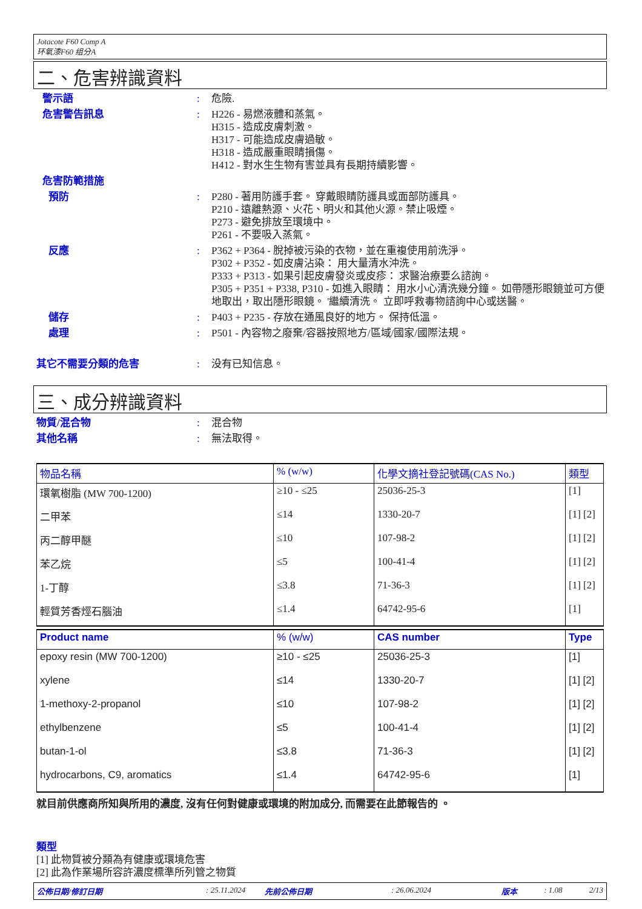Jotacote F60 Comp A
环氧漆F60 组分A
二、危害辨識資料
警示語 : 危險.
危害警告訊息 : H226 - 易燃液體和蒸氣。
H315 - 造成皮膚刺激。
H317 - 可能造成皮膚過敏。
H318 - 造成嚴重眼睛損傷。
H412 - 對水生生物有害並具有長期持續影響。
危害防範措施
預防 : P280 - 著用防護手套。 穿戴眼睛防護具或面部防護具。
P210 - 遠離熱源、火花、明火和其他火源。禁止吸煙。
P273 - 避免排放至環境中。
P261 - 不要吸入蒸氣。
反應 : P362 + P364 - 脫掉被污染的衣物，並在重複使用前洗淨。
P302 + P352 - 如皮膚沾染： 用大量清水沖洗。
P333 + P313 - 如果引起皮膚發炎或皮疹： 求醫治療要么諮詢。
P305 + P351 + P338, P310 - 如進入眼睛： 用水小心清洗幾分鐘。 如帶隱形眼鏡並可方便地取出，取出隱形眼鏡。 '繼續清洗。 立即呼救毒物諮詢中心或送醫。
儲存 : P403 + P235 - 存放在通風良好的地方。 保持低溫。
處理 : P501 - 內容物之廢棄/容器按照地方/區域/國家/國際法規。
其它不需要分類的危害 : 没有已知信息。
三、成分辨識資料
物質/混合物 : 混合物
其他名稱 : 無法取得。
| 物品名稱 | % (w/w) | 化學文摘社登記號碼(CAS No.) | 類型 |
| --- | --- | --- | --- |
| 環氧樹脂 (MW 700-1200) | ≥10 - ≤25 | 25036-25-3 | [1] |
| 二甲苯 | ≤14 | 1330-20-7 | [1] [2] |
| 丙二醇甲醚 | ≤10 | 107-98-2 | [1] [2] |
| 苯乙烷 | ≤5 | 100-41-4 | [1] [2] |
| 1-丁醇 | ≤3.8 | 71-36-3 | [1] [2] |
| 輕質芳香烴石腦油 | ≤1.4 | 64742-95-6 | [1] |
| Product name | % (w/w) | CAS number | Type |
| --- | --- | --- | --- |
| epoxy resin (MW 700-1200) | ≥10 - ≤25 | 25036-25-3 | [1] |
| xylene | ≤14 | 1330-20-7 | [1] [2] |
| 1-methoxy-2-propanol | ≤10 | 107-98-2 | [1] [2] |
| ethylbenzene | ≤5 | 100-41-4 | [1] [2] |
| butan-1-ol | ≤3.8 | 71-36-3 | [1] [2] |
| hydrocarbons, C9, aromatics | ≤1.4 | 64742-95-6 | [1] |
就目前供應商所知與所用的濃度, 沒有任何對健康或環境的附加成分, 而需要在此節報告的 。
類型
[1] 此物質被分類為有健康或環境危害
[2] 此為作業場所容許濃度標準所列管之物質
公佈日期/修訂日期: 25.11.2024 先前公佈日期: 26.06.2024 版本: 1.08 2/13